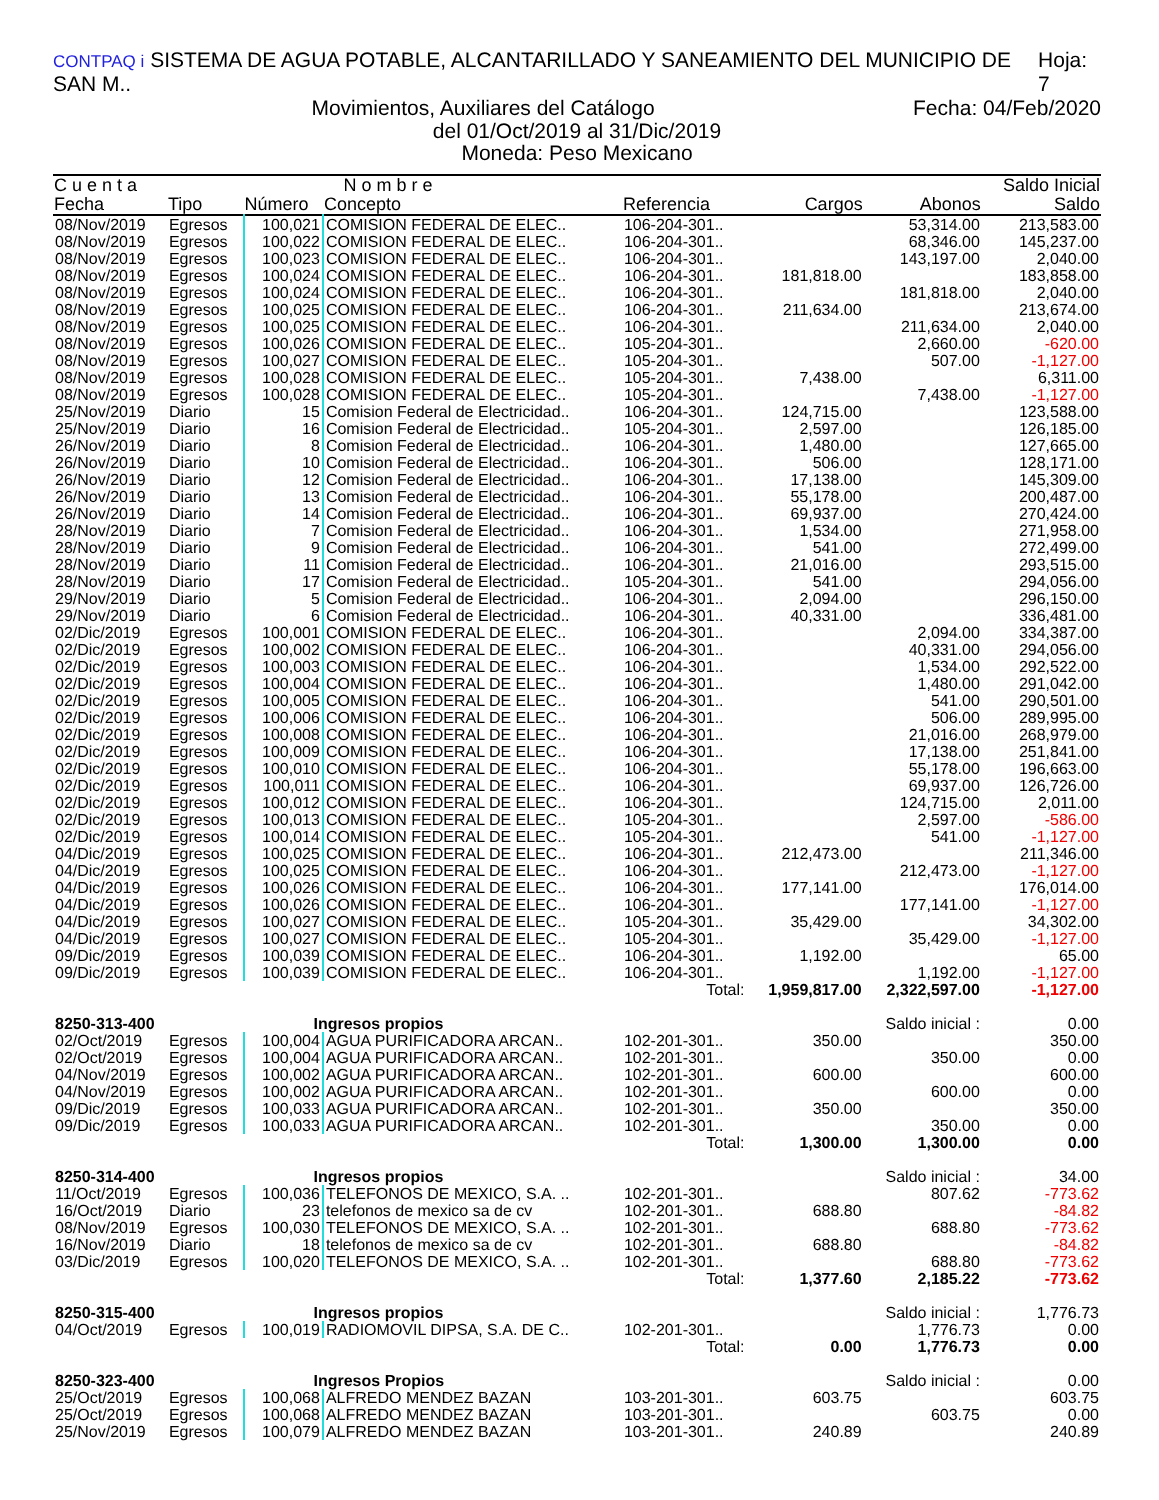CONTPAQ i SISTEMA DE AGUA POTABLE, ALCANTARILLADO Y SANEAMIENTO DEL MUNICIPIO DE SAN M.. Hoja: 7
Movimientos, Auxiliares del Catálogo Fecha: 04/Feb/2020
del 01/Oct/2019 al 31/Dic/2019
Moneda: Peso Mexicano
| C u e n t a | | N o m b r e | | | | | Saldo Inicial |
| --- | --- | --- | --- | --- | --- | --- | --- |
| Fecha | Tipo | Número | Concepto | Referencia | Cargos | Abonos | Saldo |
| 08/Nov/2019 | Egresos | 100,021 | COMISION FEDERAL DE ELEC.. | 106-204-301.. | | 53,314.00 | 213,583.00 |
| 08/Nov/2019 | Egresos | 100,022 | COMISION FEDERAL DE ELEC.. | 106-204-301.. | | 68,346.00 | 145,237.00 |
| 08/Nov/2019 | Egresos | 100,023 | COMISION FEDERAL DE ELEC.. | 106-204-301.. | | 143,197.00 | 2,040.00 |
| 08/Nov/2019 | Egresos | 100,024 | COMISION FEDERAL DE ELEC.. | 106-204-301.. | 181,818.00 | | 183,858.00 |
| 08/Nov/2019 | Egresos | 100,024 | COMISION FEDERAL DE ELEC.. | 106-204-301.. | | 181,818.00 | 2,040.00 |
| 08/Nov/2019 | Egresos | 100,025 | COMISION FEDERAL DE ELEC.. | 106-204-301.. | 211,634.00 | | 213,674.00 |
| 08/Nov/2019 | Egresos | 100,025 | COMISION FEDERAL DE ELEC.. | 106-204-301.. | | 211,634.00 | 2,040.00 |
| 08/Nov/2019 | Egresos | 100,026 | COMISION FEDERAL DE ELEC.. | 105-204-301.. | | 2,660.00 | -620.00 |
| 08/Nov/2019 | Egresos | 100,027 | COMISION FEDERAL DE ELEC.. | 105-204-301.. | | 507.00 | -1,127.00 |
| 08/Nov/2019 | Egresos | 100,028 | COMISION FEDERAL DE ELEC.. | 105-204-301.. | 7,438.00 | | 6,311.00 |
| 08/Nov/2019 | Egresos | 100,028 | COMISION FEDERAL DE ELEC.. | 105-204-301.. | | 7,438.00 | -1,127.00 |
| 25/Nov/2019 | Diario | 15 | Comision Federal de Electricidad.. | 106-204-301.. | 124,715.00 | | 123,588.00 |
| 25/Nov/2019 | Diario | 16 | Comision Federal de Electricidad.. | 105-204-301.. | 2,597.00 | | 126,185.00 |
| 26/Nov/2019 | Diario | 8 | Comision Federal de Electricidad.. | 106-204-301.. | 1,480.00 | | 127,665.00 |
| 26/Nov/2019 | Diario | 10 | Comision Federal de Electricidad.. | 106-204-301.. | 506.00 | | 128,171.00 |
| 26/Nov/2019 | Diario | 12 | Comision Federal de Electricidad.. | 106-204-301.. | 17,138.00 | | 145,309.00 |
| 26/Nov/2019 | Diario | 13 | Comision Federal de Electricidad.. | 106-204-301.. | 55,178.00 | | 200,487.00 |
| 26/Nov/2019 | Diario | 14 | Comision Federal de Electricidad.. | 106-204-301.. | 69,937.00 | | 270,424.00 |
| 28/Nov/2019 | Diario | 7 | Comision Federal de Electricidad.. | 106-204-301.. | 1,534.00 | | 271,958.00 |
| 28/Nov/2019 | Diario | 9 | Comision Federal de Electricidad.. | 106-204-301.. | 541.00 | | 272,499.00 |
| 28/Nov/2019 | Diario | 11 | Comision Federal de Electricidad.. | 106-204-301.. | 21,016.00 | | 293,515.00 |
| 28/Nov/2019 | Diario | 17 | Comision Federal de Electricidad.. | 105-204-301.. | 541.00 | | 294,056.00 |
| 29/Nov/2019 | Diario | 5 | Comision Federal de Electricidad.. | 106-204-301.. | 2,094.00 | | 296,150.00 |
| 29/Nov/2019 | Diario | 6 | Comision Federal de Electricidad.. | 106-204-301.. | 40,331.00 | | 336,481.00 |
| 02/Dic/2019 | Egresos | 100,001 | COMISION FEDERAL DE ELEC.. | 106-204-301.. | | 2,094.00 | 334,387.00 |
| 02/Dic/2019 | Egresos | 100,002 | COMISION FEDERAL DE ELEC.. | 106-204-301.. | | 40,331.00 | 294,056.00 |
| 02/Dic/2019 | Egresos | 100,003 | COMISION FEDERAL DE ELEC.. | 106-204-301.. | | 1,534.00 | 292,522.00 |
| 02/Dic/2019 | Egresos | 100,004 | COMISION FEDERAL DE ELEC.. | 106-204-301.. | | 1,480.00 | 291,042.00 |
| 02/Dic/2019 | Egresos | 100,005 | COMISION FEDERAL DE ELEC.. | 106-204-301.. | | 541.00 | 290,501.00 |
| 02/Dic/2019 | Egresos | 100,006 | COMISION FEDERAL DE ELEC.. | 106-204-301.. | | 506.00 | 289,995.00 |
| 02/Dic/2019 | Egresos | 100,008 | COMISION FEDERAL DE ELEC.. | 106-204-301.. | | 21,016.00 | 268,979.00 |
| 02/Dic/2019 | Egresos | 100,009 | COMISION FEDERAL DE ELEC.. | 106-204-301.. | | 17,138.00 | 251,841.00 |
| 02/Dic/2019 | Egresos | 100,010 | COMISION FEDERAL DE ELEC.. | 106-204-301.. | | 55,178.00 | 196,663.00 |
| 02/Dic/2019 | Egresos | 100,011 | COMISION FEDERAL DE ELEC.. | 106-204-301.. | | 69,937.00 | 126,726.00 |
| 02/Dic/2019 | Egresos | 100,012 | COMISION FEDERAL DE ELEC.. | 106-204-301.. | | 124,715.00 | 2,011.00 |
| 02/Dic/2019 | Egresos | 100,013 | COMISION FEDERAL DE ELEC.. | 105-204-301.. | | 2,597.00 | -586.00 |
| 02/Dic/2019 | Egresos | 100,014 | COMISION FEDERAL DE ELEC.. | 105-204-301.. | | 541.00 | -1,127.00 |
| 04/Dic/2019 | Egresos | 100,025 | COMISION FEDERAL DE ELEC.. | 106-204-301.. | 212,473.00 | | 211,346.00 |
| 04/Dic/2019 | Egresos | 100,025 | COMISION FEDERAL DE ELEC.. | 106-204-301.. | | 212,473.00 | -1,127.00 |
| 04/Dic/2019 | Egresos | 100,026 | COMISION FEDERAL DE ELEC.. | 106-204-301.. | 177,141.00 | | 176,014.00 |
| 04/Dic/2019 | Egresos | 100,026 | COMISION FEDERAL DE ELEC.. | 106-204-301.. | | 177,141.00 | -1,127.00 |
| 04/Dic/2019 | Egresos | 100,027 | COMISION FEDERAL DE ELEC.. | 105-204-301.. | 35,429.00 | | 34,302.00 |
| 04/Dic/2019 | Egresos | 100,027 | COMISION FEDERAL DE ELEC.. | 105-204-301.. | | 35,429.00 | -1,127.00 |
| 09/Dic/2019 | Egresos | 100,039 | COMISION FEDERAL DE ELEC.. | 106-204-301.. | 1,192.00 | | 65.00 |
| 09/Dic/2019 | Egresos | 100,039 | COMISION FEDERAL DE ELEC.. | 106-204-301.. | | 1,192.00 | -1,127.00 |
| Total: | | | | | 1,959,817.00 | 2,322,597.00 | -1,127.00 |
| 8250-313-400 | | Ingresos propios | | | | Saldo inicial : | 0.00 |
| 02/Oct/2019 | Egresos | 100,004 | AGUA PURIFICADORA ARCAN.. | 102-201-301.. | 350.00 | | 350.00 |
| 02/Oct/2019 | Egresos | 100,004 | AGUA PURIFICADORA ARCAN.. | 102-201-301.. | | 350.00 | 0.00 |
| 04/Nov/2019 | Egresos | 100,002 | AGUA PURIFICADORA ARCAN.. | 102-201-301.. | 600.00 | | 600.00 |
| 04/Nov/2019 | Egresos | 100,002 | AGUA PURIFICADORA ARCAN.. | 102-201-301.. | | 600.00 | 0.00 |
| 09/Dic/2019 | Egresos | 100,033 | AGUA PURIFICADORA ARCAN.. | 102-201-301.. | 350.00 | | 350.00 |
| 09/Dic/2019 | Egresos | 100,033 | AGUA PURIFICADORA ARCAN.. | 102-201-301.. | | 350.00 | 0.00 |
| Total: | | | | | 1,300.00 | 1,300.00 | 0.00 |
| 8250-314-400 | | Ingresos propios | | | | Saldo inicial : | 34.00 |
| 11/Oct/2019 | Egresos | 100,036 | TELEFONOS DE MEXICO, S.A. .. | 102-201-301.. | | 807.62 | -773.62 |
| 16/Oct/2019 | Diario | 23 | telefonos de mexico sa de cv | 102-201-301.. | 688.80 | | -84.82 |
| 08/Nov/2019 | Egresos | 100,030 | TELEFONOS DE MEXICO, S.A. .. | 102-201-301.. | | 688.80 | -773.62 |
| 16/Nov/2019 | Diario | 18 | telefonos de mexico sa de cv | 102-201-301.. | 688.80 | | -84.82 |
| 03/Dic/2019 | Egresos | 100,020 | TELEFONOS DE MEXICO, S.A. .. | 102-201-301.. | | 688.80 | -773.62 |
| Total: | | | | | 1,377.60 | 2,185.22 | -773.62 |
| 8250-315-400 | | Ingresos propios | | | | Saldo inicial : | 1,776.73 |
| 04/Oct/2019 | Egresos | 100,019 | RADIOMOVIL DIPSA, S.A. DE C.. | 102-201-301.. | | 1,776.73 | 0.00 |
| Total: | | | | | 0.00 | 1,776.73 | 0.00 |
| 8250-323-400 | | Ingresos Propios | | | | Saldo inicial : | 0.00 |
| 25/Oct/2019 | Egresos | 100,068 | ALFREDO MENDEZ BAZAN | 103-201-301.. | 603.75 | | 603.75 |
| 25/Oct/2019 | Egresos | 100,068 | ALFREDO MENDEZ BAZAN | 103-201-301.. | | 603.75 | 0.00 |
| 25/Nov/2019 | Egresos | 100,079 | ALFREDO MENDEZ BAZAN | 103-201-301.. | 240.89 | | 240.89 |